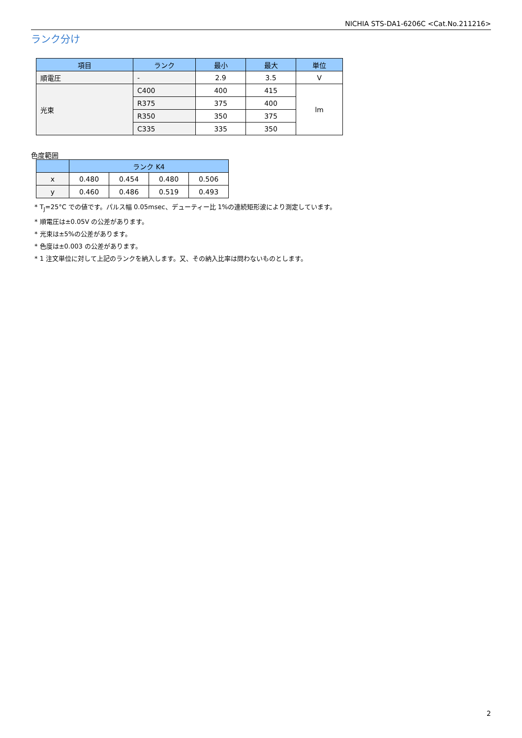NICHIA STS-DA1-6206C <Cat.No.211216>
ランク分け
| 項目 | ランク | 最小 | 最大 | 単位 |
| --- | --- | --- | --- | --- |
| 順電圧 | - | 2.9 | 3.5 | V |
| 光束 | C400 | 400 | 415 | lm |
| | R375 | 375 | 400 | |
| | R350 | 350 | 375 | |
| | C335 | 335 | 350 | |
色度範囲
| | ランク K4 | | | |
| --- | --- | --- | --- | --- |
| x | 0.480 | 0.454 | 0.480 | 0.506 |
| y | 0.460 | 0.486 | 0.519 | 0.493 |
* T<sub>J</sub>=25°C での値です。パルス幅 0.05msec、デューティー比 1%の連続矩形波により測定しています。
* 順電圧は±0.05V の公差があります。
* 光束は±5%の公差があります。
* 色度は±0.003 の公差があります。
* 1 注文単位に対して上記のランクを納入します。又、その納入比率は問わないものとします。
2